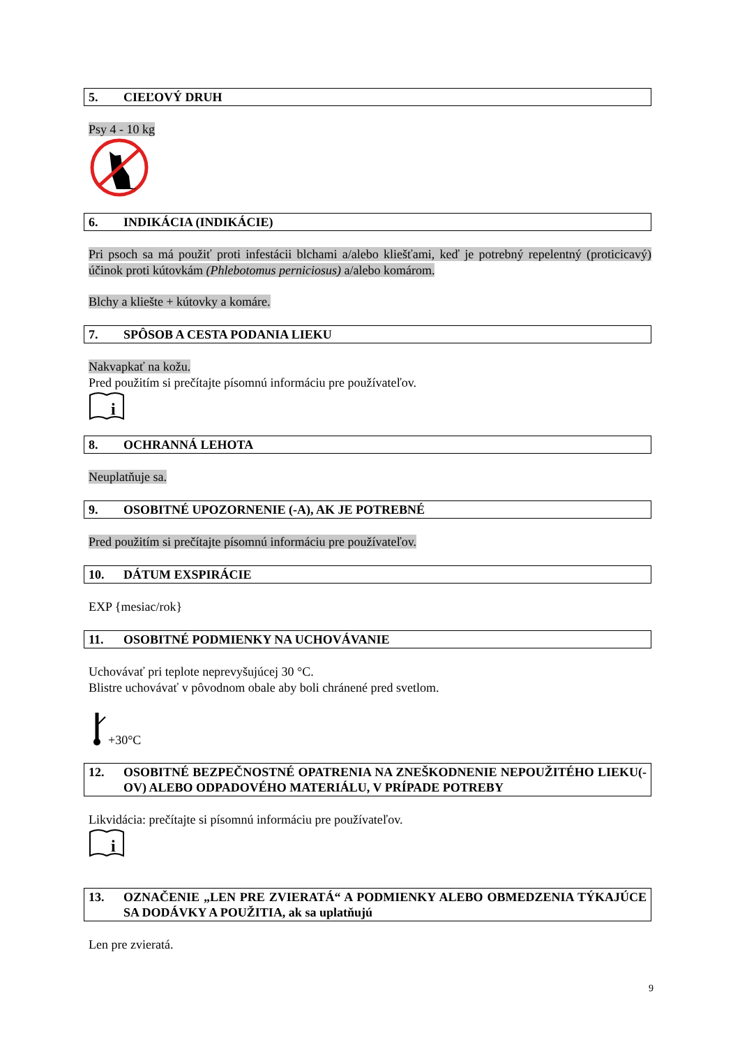5. CIEĽOVÝ DRUH
Psy 4 - 10 kg
6. INDIKÁCIA (INDIKÁCIE)
Pri psoch sa má použiť proti infestácii blchami a/alebo kliešťami, keď je potrebný repelentný (proticicavý) účinok proti kútovkám (Phlebotomus perniciosus) a/alebo komárom.
Blchy a kliešte + kútovky a komáre.
7. SPÔSOB A CESTA PODANIA LIEKU
Nakvapkať na kožu.
Pred použitím si prečítajte písomnú informáciu pre používateľov.
i
8. OCHRANNÁ LEHOTA
Neuplatňuje sa.
9. OSOBITNÉ UPOZORNENIE (-A), AK JE POTREBNÉ
Pred použitím si prečítajte písomnú informáciu pre používateľov.
10. DÁTUM EXSPIRÁCIE
EXP {mesiac/rok}
11. OSOBITNÉ PODMIENKY NA UCHOVÁVANIE
Uchovávať pri teplote neprevyšujúcej 30 °C.
Blistre uchovávať v pôvodnom obale aby boli chránené pred svetlom.
+30°C
12. OSOBITNÉ BEZPEČNOSTNÉ OPATRENIA NA ZNEŠKODNENIE NEPOUŽITÉHO LIEKU(-OV) ALEBO ODPADOVÉHO MATERIÁLU, V PRÍPADE POTREBY
Likvidácia: prečítajte si písomnú informáciu pre používateľov.
i
13. OZNAČENIE „LEN PRE ZVIERATÁ“ A PODMIENKY ALEBO OBMEDZENIA TÝKAJÚCE SA DODÁVKY A POUŽITIA, ak sa uplatňujú
Len pre zvieratá.
9